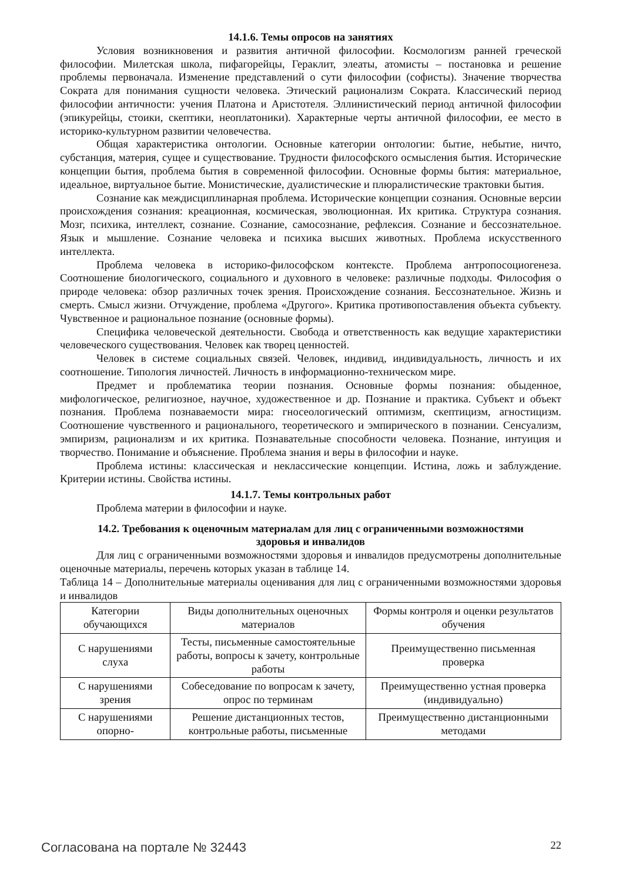14.1.6. Темы опросов на занятиях
Условия возникновения и развития античной философии. Космологизм ранней греческой философии. Милетская школа, пифагорейцы, Гераклит, элеаты, атомисты – постановка и решение проблемы первоначала. Изменение представлений о сути философии (софисты). Значение творчества Сократа для понимания сущности человека. Этический рационализм Сократа. Классический период философии античности: учения Платона и Аристотеля. Эллинистический период античной философии (эпикурейцы, стоики, скептики, неоплатоники). Характерные черты античной философии, ее место в историко-культурном развитии человечества.
Общая характеристика онтологии. Основные категории онтологии: бытие, небытие, ничто, субстанция, материя, сущее и существование. Трудности философского осмысления бытия. Исторические концепции бытия, проблема бытия в современной философии. Основные формы бытия: материальное, идеальное, виртуальное бытие. Монистические, дуалистические и плюралистические трактовки бытия.
Сознание как междисциплинарная проблема. Исторические концепции сознания. Основные версии происхождения сознания: креационная, космическая, эволюционная. Их критика. Структура сознания. Мозг, психика, интеллект, сознание. Сознание, самосознание, рефлексия. Сознание и бессознательное. Язык и мышление. Сознание человека и психика высших животных. Проблема искусственного интеллекта.
Проблема человека в историко-философском контексте. Проблема антропосоциогенеза. Соотношение биологического, социального и духовного в человеке: различные подходы. Философия о природе человека: обзор различных точек зрения. Происхождение сознания. Бессознательное. Жизнь и смерть. Смысл жизни. Отчуждение, проблема «Другого». Критика противопоставления объекта субъекту. Чувственное и рациональное познание (основные формы).
Специфика человеческой деятельности. Свобода и ответственность как ведущие характеристики человеческого существования. Человек как творец ценностей.
Человек в системе социальных связей. Человек, индивид, индивидуальность, личность и их соотношение. Типология личностей. Личность в информационно-техническом мире.
Предмет и проблематика теории познания. Основные формы познания: обыденное, мифологическое, религиозное, научное, художественное и др. Познание и практика. Субъект и объект познания. Проблема познаваемости мира: гносеологический оптимизм, скептицизм, агностицизм. Соотношение чувственного и рационального, теоретического и эмпирического в познании. Сенсуализм, эмпиризм, рационализм и их критика. Познавательные способности человека. Познание, интуиция и творчество. Понимание и объяснение. Проблема знания и веры в философии и науке.
Проблема истины: классическая и неклассические концепции. Истина, ложь и заблуждение. Критерии истины. Свойства истины.
14.1.7. Темы контрольных работ
Проблема материи в философии и науке.
14.2. Требования к оценочным материалам для лиц с ограниченными возможностями
здоровья и инвалидов
Для лиц с ограниченными возможностями здоровья и инвалидов предусмотрены дополнительные оценочные материалы, перечень которых указан в таблице 14.
Таблица 14 – Дополнительные материалы оценивания для лиц с ограниченными возможностями здоровья и инвалидов
| Категории обучающихся | Виды дополнительных оценочных материалов | Формы контроля и оценки результатов обучения |
| --- | --- | --- |
| С нарушениями слуха | Тесты, письменные самостоятельные работы, вопросы к зачету, контрольные работы | Преимущественно письменная проверка |
| С нарушениями зрения | Собеседование по вопросам к зачету, опрос по терминам | Преимущественно устная проверка (индивидуально) |
| С нарушениями опорно- | Решение дистанционных тестов, контрольные работы, письменные | Преимущественно дистанционными методами |
Согласована на портале № 32443 22